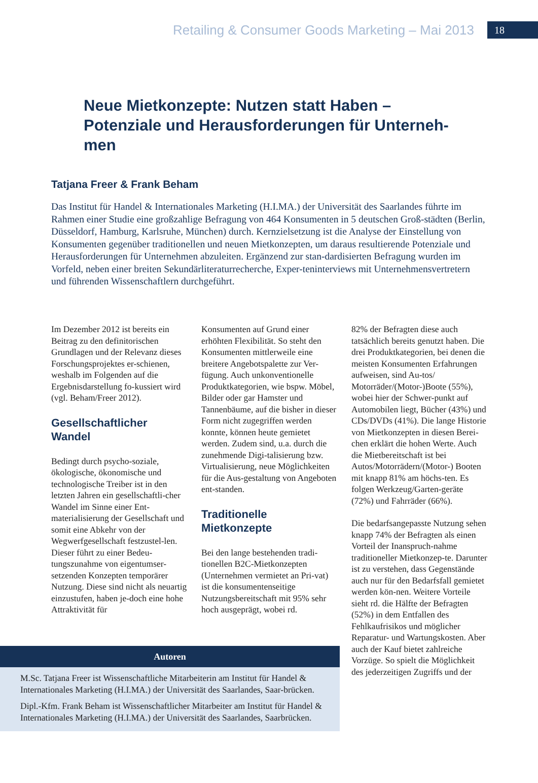Retailing & Consumer Goods Marketing – Mai 2013 18
Neue Mietkonzepte: Nutzen statt Haben – Potenziale und Herausforderungen für Unterneh-men
Tatjana Freer & Frank Beham
Das Institut für Handel & Internationales Marketing (H.I.MA.) der Universität des Saarlandes führte im Rahmen einer Studie eine großzahlige Befragung von 464 Konsumenten in 5 deutschen Groß-städten (Berlin, Düsseldorf, Hamburg, Karlsruhe, München) durch. Kernzielsetzung ist die Analyse der Einstellung von Konsumenten gegenüber traditionellen und neuen Mietkonzepten, um daraus resultierende Potenziale und Herausforderungen für Unternehmen abzuleiten. Ergänzend zur stan-dardisierten Befragung wurden im Vorfeld, neben einer breiten Sekundärliteraturrecherche, Exper-teninterviews mit Unternehmensvertretern und führenden Wissenschaftlern durchgeführt.
Im Dezember 2012 ist bereits ein Beitrag zu den definitorischen Grundlagen und der Relevanz dieses Forschungsprojektes er-schienen, weshalb im Folgenden auf die Ergebnisdarstellung fo-kussiert wird (vgl. Beham/Freer 2012).
Gesellschaftlicher Wandel
Bedingt durch psycho-soziale, ökologische, ökonomische und technologische Treiber ist in den letzten Jahren ein gesellschaftli-cher Wandel im Sinne einer Ent-materialisierung der Gesellschaft und somit eine Abkehr von der Wegwerfgesellschaft festzustel-len. Dieser führt zu einer Bedeu-tungszunahme von eigentumser-setzenden Konzepten temporärer Nutzung. Diese sind nicht als neuartig einzustufen, haben je-doch eine hohe Attraktivität für
Konsumenten auf Grund einer erhöhten Flexibilität. So steht den Konsumenten mittlerweile eine breitere Angebotspalette zur Ver-fügung. Auch unkonventionelle Produktkategorien, wie bspw. Möbel, Bilder oder gar Hamster und Tannenbäume, auf die bisher in dieser Form nicht zugegriffen werden konnte, können heute gemietet werden. Zudem sind, u.a. durch die zunehmende Digi-talisierung bzw. Virtualisierung, neue Möglichkeiten für die Aus-gestaltung von Angeboten ent-standen.
Traditionelle Mietkonzepte
Bei den lange bestehenden tradi-tionellen B2C-Mietkonzepten (Unternehmen vermietet an Pri-vat) ist die konsumentenseitige Nutzungsbereitschaft mit 95% sehr hoch ausgeprägt, wobei rd.
82% der Befragten diese auch tatsächlich bereits genutzt haben. Die drei Produktkategorien, bei denen die meisten Konsumenten Erfahrungen aufweisen, sind Au-tos/ Motorräder/(Motor-)Boote (55%), wobei hier der Schwer-punkt auf Automobilen liegt, Bücher (43%) und CDs/DVDs (41%). Die lange Historie von Mietkonzepten in diesen Berei-chen erklärt die hohen Werte. Auch die Mietbereitschaft ist bei Autos/Motorrädern/(Motor-) Booten mit knapp 81% am höchs-ten. Es folgen Werkzeug/Garten-geräte (72%) und Fahrräder (66%).
Die bedarfsangepasste Nutzung sehen knapp 74% der Befragten als einen Vorteil der Inanspruch-nahme traditioneller Mietkonzep-te. Darunter ist zu verstehen, dass Gegenstände auch nur für den Bedarfsfall gemietet werden kön-nen. Weitere Vorteile sieht rd. die Hälfte der Befragten (52%) in dem Entfallen des Fehlkaufrisikos und möglicher Reparatur- und Wartungskosten. Aber auch der Kauf bietet zahlreiche Vorzüge. So spielt die Möglichkeit des jederzeitigen Zugriffs und der
Autoren
M.Sc. Tatjana Freer ist Wissenschaftliche Mitarbeiterin am Institut für Handel & Internationales Marketing (H.I.MA.) der Universität des Saarlandes, Saar-brücken.
Dipl.-Kfm. Frank Beham ist Wissenschaftlicher Mitarbeiter am Institut für Handel & Internationales Marketing (H.I.MA.) der Universität des Saarlandes, Saarbrücken.